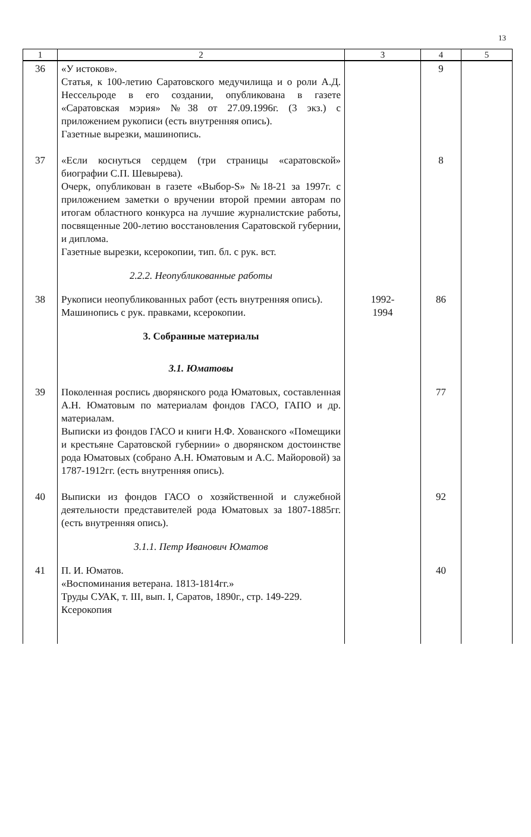13
| 1 | 2 | 3 | 4 | 5 |
| --- | --- | --- | --- | --- |
| 36 | «У истоков». Статья, к 100-летию Саратовского медучилища и о роли А.Д. Нессельроде в его создании, опубликована в газете «Саратовская мэрия» №38 от 27.09.1996г. (3 экз.) с приложением рукописи (есть внутренняя опись). Газетные вырезки, машинопись. | | 9 | |
| 37 | «Если коснуться сердцем (три страницы «саратовской» биографии С.П. Шевырева). Очерк, опубликован в газете «Выбор-S» №18-21 за 1997г. с приложением заметки о вручении второй премии авторам по итогам областного конкурса на лучшие журналистские работы, посвященные 200-летию восстановления Саратовской губернии, и диплома. Газетные вырезки, ксерокопии, тип. бл. с рук. вст. | | 8 | |
| | 2.2.2. Неопубликованные работы | | | |
| 38 | Рукописи неопубликованных работ (есть внутренняя опись). Машинопись с рук. правками, ксерокопии. | 1992- 1994 | 86 | |
| | 3. Собранные материалы | | | |
| | 3.1. Юматовы | | | |
| 39 | Поколенная роспись дворянского рода Юматовых, составленная А.Н. Юматовым по материалам фондов ГАСО, ГАПО и др. материалам. Выписки из фондов ГАСО и книги Н.Ф. Хованского «Помещики и крестьяне Саратовской губернии» о дворянском достоинстве рода Юматовых (собрано А.Н. Юматовым и А.С. Майоровой) за 1787-1912гг. (есть внутренняя опись). | | 77 | |
| 40 | Выписки из фондов ГАСО о хозяйственной и служебной деятельности представителей рода Юматовых за 1807-1885гг. (есть внутренняя опись). | | 92 | |
| | 3.1.1. Петр Иванович Юматов | | | |
| 41 | П. И. Юматов. «Воспоминания ветерана. 1813-1814гг.» Труды СУАК, т. III, вып. I, Саратов, 1890г., стр. 149-229. Ксерокопия | | 40 | |